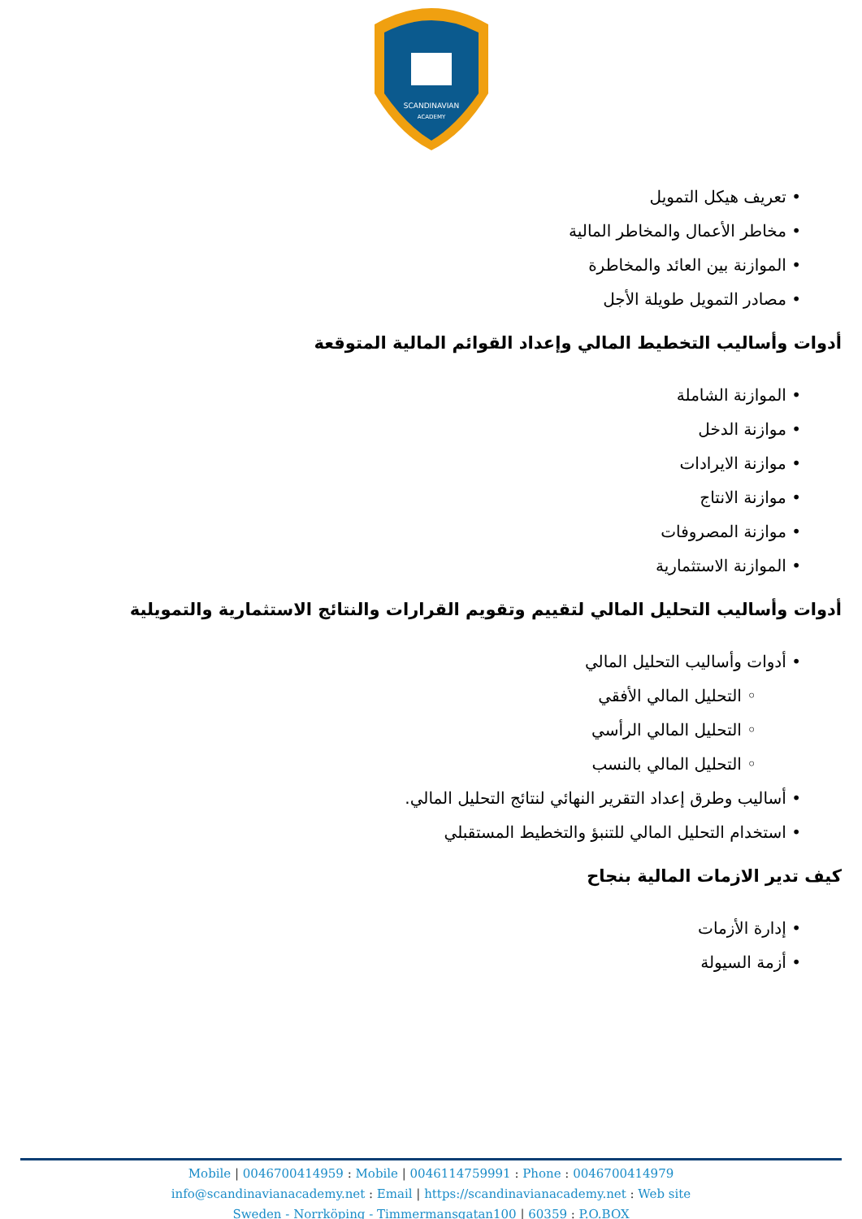SCANDINAVIAN
ACADEMY
• تعريف هيكل التمويل
• مخاطر الأعمال والمخاطر المالية
• الموازنة بين العائد والمخاطرة
• مصادر التمويل طويلة الأجل
أدوات وأساليب التخطيط المالي وإعداد القوائم المالية المتوقعة
• الموازنة الشاملة
• موازنة الدخل
• موازنة الايرادات
• موازنة الانتاج
• موازنة المصروفات
• الموازنة الاستثمارية
أدوات وأساليب التحليل المالي لتقييم وتقويم القرارات والنتائج الاستثمارية والتمويلية
• أدوات وأساليب التحليل المالي
◦ التحليل المالي الأفقي
◦ التحليل المالي الرأسي
◦ التحليل المالي بالنسب
• أساليب وطرق إعداد التقرير النهائي لنتائج التحليل المالي.
• استخدام التحليل المالي للتنبؤ والتخطيط المستقبلي
كيف تدير الازمات المالية بنجاح
• إدارة الأزمات
• أزمة السيولة
Mobile | 0046700414959 : Mobile | 0046114759991 : Phone : 0046700414979
info@scandinavianacademy.net : Email | https://scandinavianacademy.net : Web site
Sweden - Norrköping - Timmermansgatan100 | 60359 : P.O.BOX